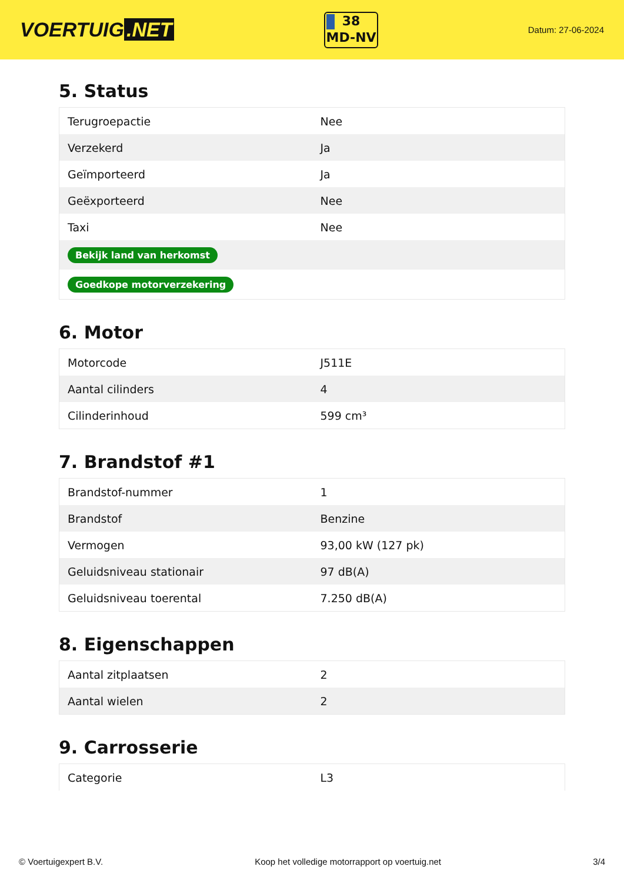VOERTUIG.NET
38
MD-NV
Datum: 27-06-2024
5. Status
| Terugroepactie | Nee |
| Verzekerd | Ja |
| Geïmporteerd | Ja |
| Geëxporteerd | Nee |
| Taxi | Nee |
| Bekijk land van herkomst | |
| Goedkope motorverzekering | |
6. Motor
| Motorcode | J511E |
| Aantal cilinders | 4 |
| Cilinderinhoud | 599 cm³ |
7. Brandstof #1
| Brandstof-nummer | 1 |
| Brandstof | Benzine |
| Vermogen | 93,00 kW (127 pk) |
| Geluidsniveau stationair | 97 dB(A) |
| Geluidsniveau toerental | 7.250 dB(A) |
8. Eigenschappen
| Aantal zitplaatsen | 2 |
| Aantal wielen | 2 |
9. Carrosserie
| Categorie | L3 |
© Voertuigexpert B.V. Koop het volledige motorrapport op voertuig.net 3/4